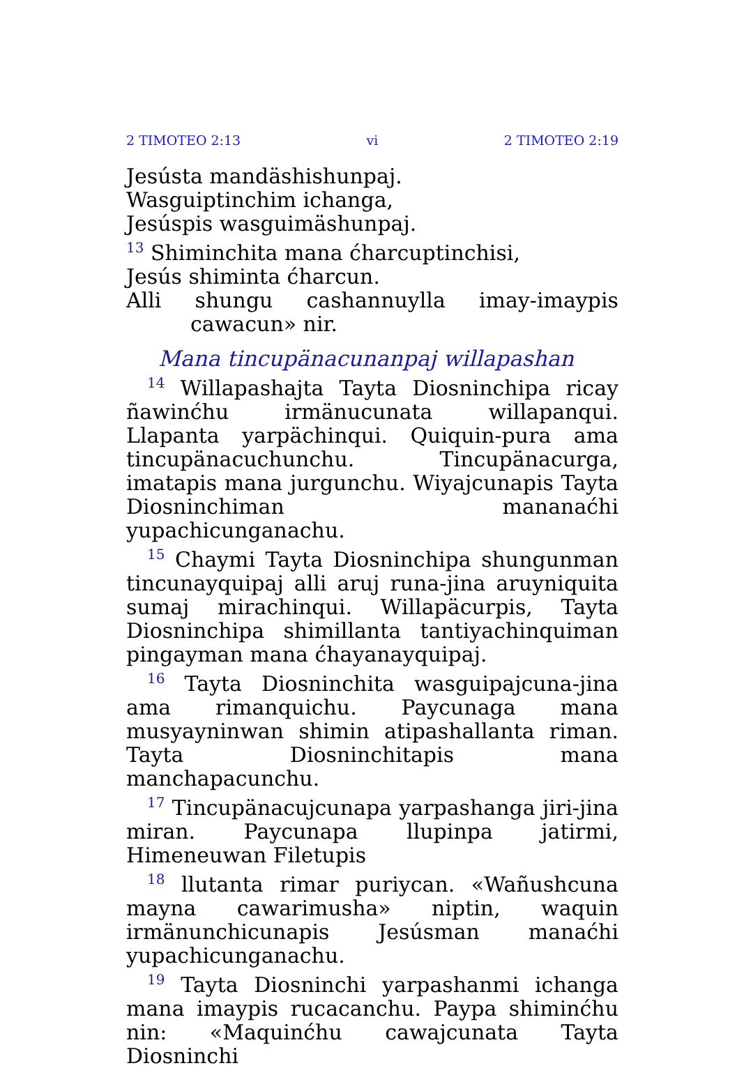2 TIMOTEO 2:13 vi 2 TIMOTEO 2:19
Jesústa mandäshishunpaj.
Wasguiptinchim ichanga,
Jesúspis wasguimäshunpaj.
<sup>13</sup> Shiminchita mana ćharcuptinchisi,
Jesús shiminta ćharcun.
Alli shungu cashannuylla imay-imaypis cawacun» nir.
Mana tincupänacunanpaj willapashan
<sup>14</sup> Willapashajta Tayta Diosninchipa ricay ñawinćhu irmänucunata willapanqui. Llapanta yarpächinqui. Quiquin-pura ama tincupänacuchunchu. Tincupänacurga, imatapis mana jurgunchu. Wiyajcunapis Tayta Diosninchiman mananaćhi yupachicunganachu.
<sup>15</sup> Chaymi Tayta Diosninchipa shungunman tincunayquipaj alli aruj runa-jina aruyniquita sumaj mirachinqui. Willapäcurpis, Tayta Diosninchipa shimillanta tantiyachinquiman pingayman mana ćhayanayquipaj.
<sup>16</sup> Tayta Diosninchita wasguipajcuna-jina ama rimanquichu. Paycunaga mana musyayninwan shimin atipashallanta riman. Tayta Diosninchitapis mana manchapacunchu.
<sup>17</sup> Tincupänacujcunapa yarpashanga jiri-jina miran. Paycunapa llupinpa jatirmi, Himeneuwan Filetupis
<sup>18</sup> llutanta rimar puriycan. «Wañushcuna mayna cawarimusha» niptin, waquin irmänunchicunapis Jesúsman manaćhi yupachicunganachu.
<sup>19</sup> Tayta Diosninchi yarpashanmi ichanga mana imaypis rucacanchu. Paypa shiminćhu nin: «Maquinćhu cawajcunata Tayta Diosninchi